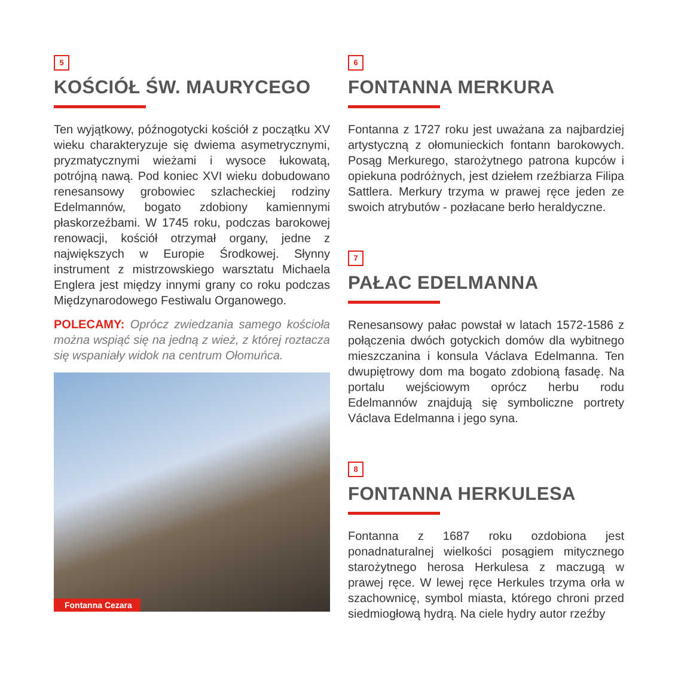5
KOŚCIÓŁ ŚW. MAURYCEGO
Ten wyjątkowy, późnogotycki kościół z początku XV wieku charakteryzuje się dwiema asymetrycznymi, pryzmatycznymi wieżami i wysoce łukowatą, potrójną nawą. Pod koniec XVI wieku dobudowano renesansowy grobowiec szlacheckiej rodziny Edelmannów, bogato zdobiony kamiennymi płaskorzeźbami. W 1745 roku, podczas barokowej renowacji, kościół otrzymał organy, jedne z największych w Europie Środkowej. Słynny instrument z mistrzowskiego warsztatu Michaela Englera jest między innymi grany co roku podczas Międzynarodowego Festiwalu Organowego.
POLECAMY: Oprócz zwiedzania samego kościoła można wspiąć się na jedną z wież, z której roztacza się wspaniały widok na centrum Ołomuńca.
Fontanna Cezara
6
FONTANNA MERKURA
Fontanna z 1727 roku jest uważana za najbardziej artystyczną z ołomunieckich fontann barokowych. Posąg Merkurego, starożytnego patrona kupców i opiekuna podróżnych, jest dziełem rzeźbiarza Filipa Sattlera. Merkury trzyma w prawej ręce jeden ze swoich atrybutów - pozłacane berło heraldyczne.
7
PAŁAC EDELMANNA
Renesansowy pałac powstał w latach 1572-1586 z połączenia dwóch gotyckich domów dla wybitnego mieszczanina i konsula Václava Edelmanna. Ten dwupiętrowy dom ma bogato zdobioną fasadę. Na portalu wejściowym oprócz herbu rodu Edelmannów znajdują się symboliczne portrety Václava Edelmanna i jego syna.
8
FONTANNA HERKULESA
Fontanna z 1687 roku ozdobiona jest ponadnaturalnej wielkości posągiem mitycznego starożytnego herosa Herkulesa z maczugą w prawej ręce. W lewej ręce Herkules trzyma orła w szachownicę, symbol miasta, którego chroni przed siedmiogłową hydrą. Na ciele hydry autor rzeźby